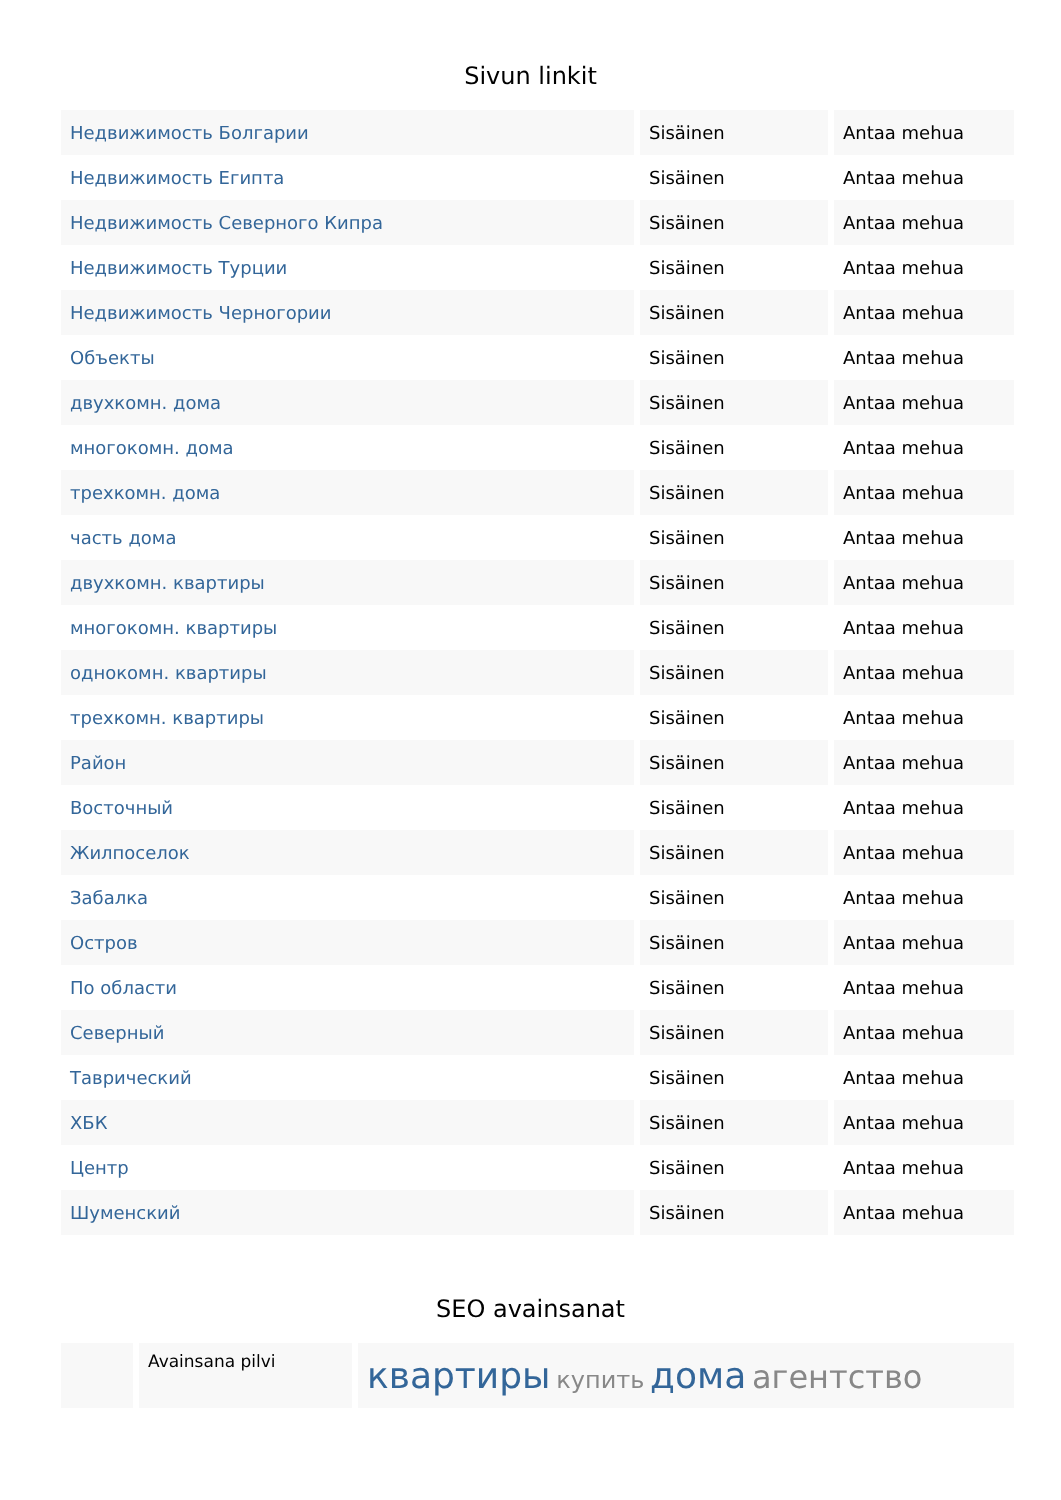Sivun linkit
| Недвижимость Болгарии | Sisäinen | Antaa mehua |
| Недвижимость Египта | Sisäinen | Antaa mehua |
| Недвижимость Северного Кипра | Sisäinen | Antaa mehua |
| Недвижимость Турции | Sisäinen | Antaa mehua |
| Недвижимость Черногории | Sisäinen | Antaa mehua |
| Объекты | Sisäinen | Antaa mehua |
| двухкомн. дома | Sisäinen | Antaa mehua |
| многокомн. дома | Sisäinen | Antaa mehua |
| трехкомн. дома | Sisäinen | Antaa mehua |
| часть дома | Sisäinen | Antaa mehua |
| двухкомн. квартиры | Sisäinen | Antaa mehua |
| многокомн. квартиры | Sisäinen | Antaa mehua |
| однокомн. квартиры | Sisäinen | Antaa mehua |
| трехкомн. квартиры | Sisäinen | Antaa mehua |
| Район | Sisäinen | Antaa mehua |
| Восточный | Sisäinen | Antaa mehua |
| Жилпоселок | Sisäinen | Antaa mehua |
| Забалка | Sisäinen | Antaa mehua |
| Остров | Sisäinen | Antaa mehua |
| По области | Sisäinen | Antaa mehua |
| Северный | Sisäinen | Antaa mehua |
| Таврический | Sisäinen | Antaa mehua |
| ХБК | Sisäinen | Antaa mehua |
| Центр | Sisäinen | Antaa mehua |
| Шуменский | Sisäinen | Antaa mehua |
SEO avainsanat
| | Avainsana pilvi | квартиры купить дома агентство |